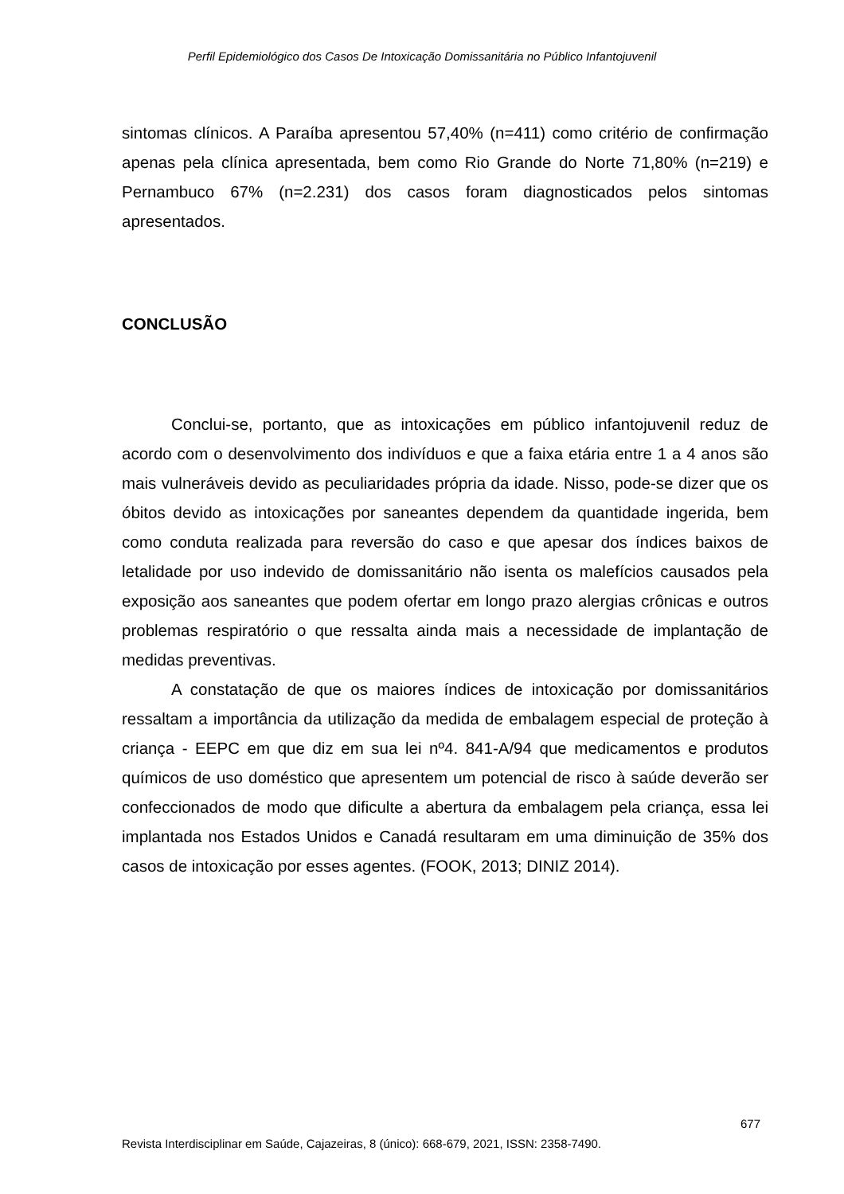Perfil Epidemiológico dos Casos De Intoxicação Domissanitária no Público Infantojuvenil
sintomas clínicos. A Paraíba apresentou 57,40% (n=411) como critério de confirmação apenas pela clínica apresentada, bem como Rio Grande do Norte 71,80% (n=219) e Pernambuco 67% (n=2.231) dos casos foram diagnosticados pelos sintomas apresentados.
CONCLUSÃO
Conclui-se, portanto, que as intoxicações em público infantojuvenil reduz de acordo com o desenvolvimento dos indivíduos e que a faixa etária entre 1 a 4 anos são mais vulneráveis devido as peculiaridades própria da idade. Nisso, pode-se dizer que os óbitos devido as intoxicações por saneantes dependem da quantidade ingerida, bem como conduta realizada para reversão do caso e que apesar dos índices baixos de letalidade por uso indevido de domissanitário não isenta os malefícios causados pela exposição aos saneantes que podem ofertar em longo prazo alergias crônicas e outros problemas respiratório o que ressalta ainda mais a necessidade de implantação de medidas preventivas.
A constatação de que os maiores índices de intoxicação por domissanitários ressaltam a importância da utilização da medida de embalagem especial de proteção à criança - EEPC em que diz em sua lei nº4. 841-A/94 que medicamentos e produtos químicos de uso doméstico que apresentem um potencial de risco à saúde deverão ser confeccionados de modo que dificulte a abertura da embalagem pela criança, essa lei implantada nos Estados Unidos e Canadá resultaram em uma diminuição de 35% dos casos de intoxicação por esses agentes. (FOOK, 2013; DINIZ 2014).
677
Revista Interdisciplinar em Saúde, Cajazeiras, 8 (único): 668-679, 2021, ISSN: 2358-7490.